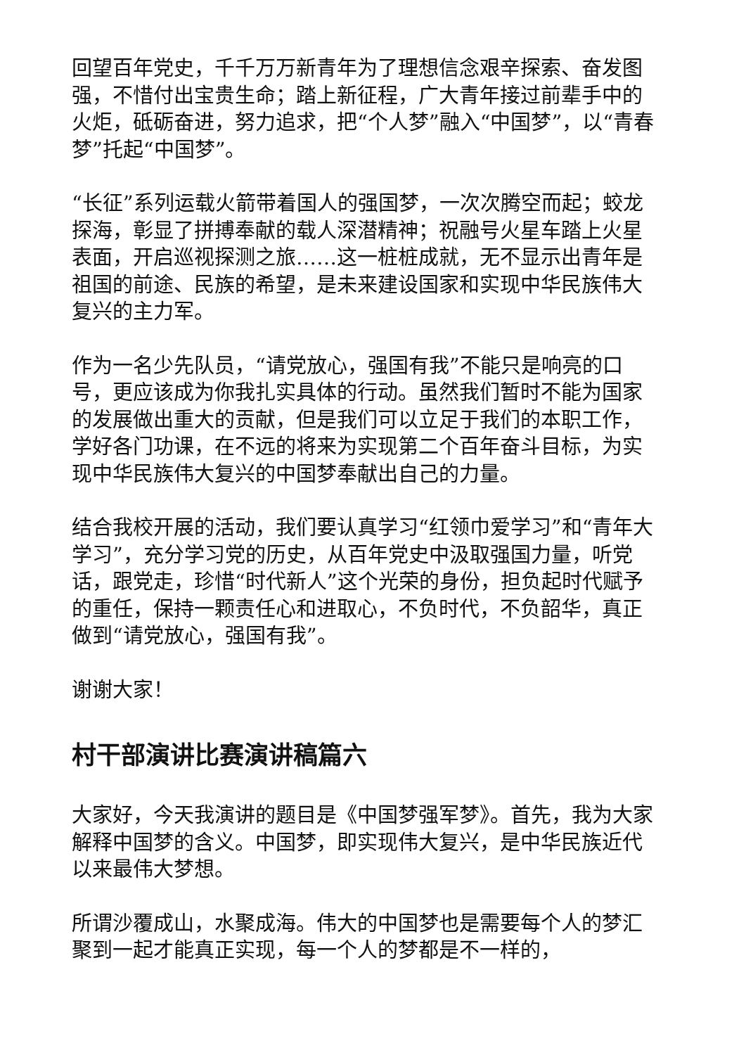回望百年党史，千千万万新青年为了理想信念艰辛探索、奋发图强，不惜付出宝贵生命；踏上新征程，广大青年接过前辈手中的火炬，砥砺奋进，努力追求，把“个人梦”融入“中国梦”，以“青春 梦”托起“中国梦”。
“长征”系列运载火箭带着国人的强国梦，一次次腾空而起；蛟龙探海，彰显了拼搏奉献的载人深潜精神；祝融号火星车踏上火星表面，开启巡视探测之旅……这一桩桩成就，无不显示出青年是祖国的前途、民族的希望，是未来建设国家和实现中华民族伟大复兴的主力军。
作为一名少先队员，“请党放心，强国有我”不能只是响亮的口号，更应该成为你我扎实具体的行动。虽然我们暂时不能为国家的发展做出重大的贡献，但是我们可以立足于我们的本职工作，学好各门功课，在不远的将来为实现第二个百年奋斗目标，为实现中华民族伟大复兴的中国梦奉献出自己的力量。
结合我校开展的活动，我们要认真学习“红领巾爱学习”和“青年大学习”，充分学习党的历史，从百年党史中汲取强国力量，听党话，跟党走，珍惜“时代新人”这个光荣的身份，担负起时代赋予的重任，保持一颗责任心和进取心，不负时代，不负韶华，真正做到“请党放心，强国有我”。
谢谢大家！
村干部演讲比赛演讲稿篇六
大家好，今天我演讲的题目是《中国梦强军梦》。首先，我为大家解释中国梦的含义。中国梦，即实现伟大复兴，是中华民族近代以来最伟大梦想。
所谓沙覆成山，水聚成海。伟大的中国梦也是需要每个人的梦汇聚到一起才能真正实现，每一个人的梦都是不一样的，